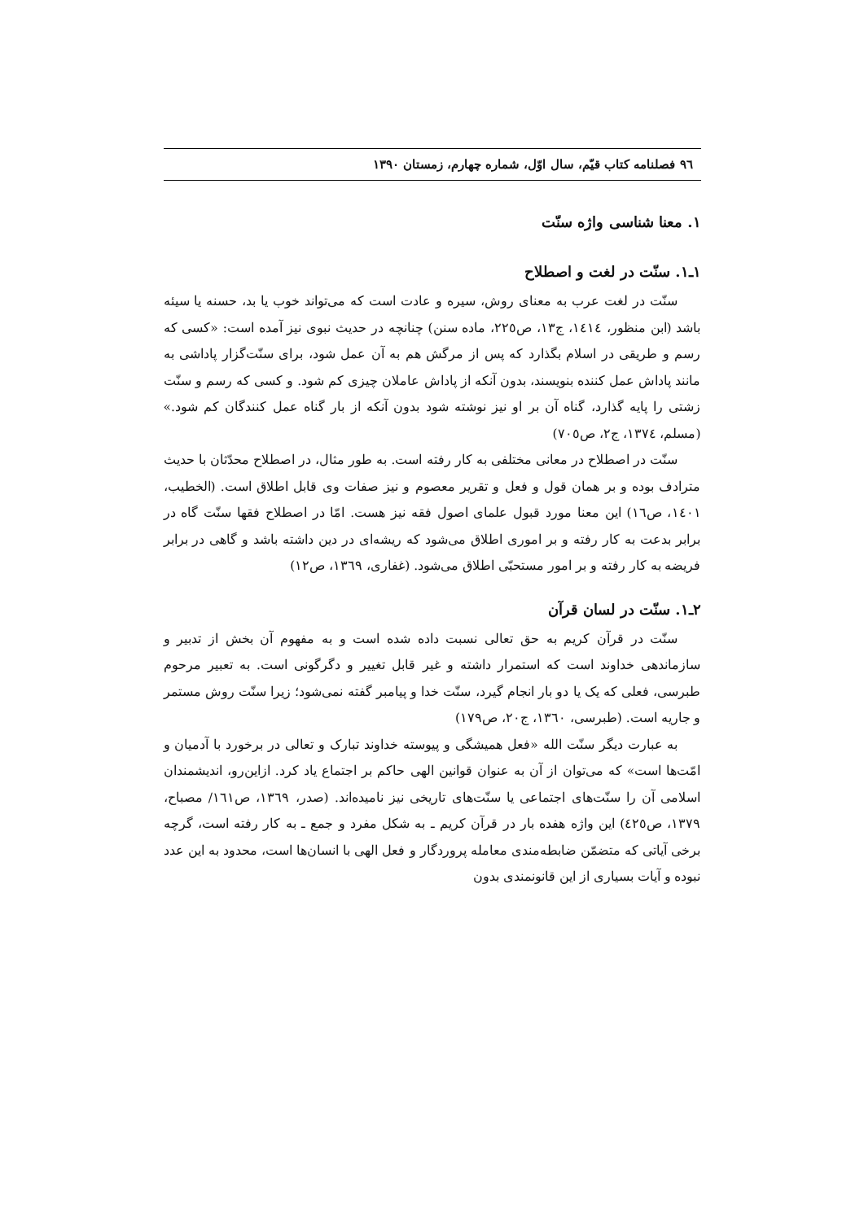۹٦ فصلنامه کتاب قیّم، سال اوّل، شماره چهارم، زمستان ۱۳۹۰
۱. معنا شناسی واژه سنّت
۱ـ۱. سنّت در لغت و اصطلاح
سنّت در لغت عرب به معنای روش، سیره و عادت است که می‌تواند خوب یا بد، حسنه یا سیئه باشد (ابن منظور، ١٤١٤، ج١٣، ص٢٢٥، ماده سنن) چنانچه در حدیث نبوی نیز آمده است: «کسی که رسم و طریقی در اسلام بگذارد که پس از مرگش هم به آن عمل شود، برای سنّت‌گزار پاداشی به مانند پاداش عمل کننده بنویسند، بدون آنکه از پاداش عاملان چیزی کم شود. و کسی که رسم و سنّت زشتی را پایه گذارد، گناه آن بر او نیز نوشته شود بدون آنکه از بار گناه عمل کنندگان کم شود.» (مسلم، ١٣٧٤، ج٢، ص٧٠٥)
سنّت در اصطلاح در معانی مختلفی به کار رفته است. به طور مثال، در اصطلاح محدّثان با حدیث مترادف بوده و بر همان قول و فعل و تقریر معصوم و نیز صفات وی قابل اطلاق است. (الخطیب، ١٤٠١، ص١٦) این معنا مورد قبول علمای اصول فقه نیز هست. امّا در اصطلاح فقها سنّت گاه در برابر بدعت به کار رفته و بر اموری اطلاق می‌شود که ریشه‌ای در دین داشته باشد و گاهی در برابر فریضه به کار رفته و بر امور مستحبّی اطلاق می‌شود. (غفاری، ١٣٦٩، ص١٢)
۲ـ۱. سنّت در لسان قرآن
سنّت در قرآن کریم به حق تعالی نسبت داده شده است و به مفهوم آن بخش از تدبیر و سازماندهی خداوند است که استمرار داشته و غیر قابل تغییر و دگرگونی است. به تعبیر مرحوم طبرسی، فعلی که یک یا دو بار انجام گیرد، سنّت خدا و پیامبر گفته نمی‌شود؛ زیرا سنّت روش مستمر و جاریه است. (طبرسی، ١٣٦٠، ج٢٠، ص١٧٩)
به عبارت دیگر سنّت الله «فعل همیشگی و پیوسته خداوند تبارک و تعالی در برخورد با آدمیان و امّت‌ها است» که می‌توان از آن به عنوان قوانین الهی حاکم بر اجتماع یاد کرد. ازاین‌رو، اندیشمندان اسلامی آن را سنّت‌های اجتماعی یا سنّت‌های تاریخی نیز نامیده‌اند. (صدر، ١٣٦٩، ص١٦١/ مصباح، ١٣٧٩، ص٤٢٥) این واژه هفده بار در قرآن کریم ـ به شکل مفرد و جمع ـ به کار رفته است، گرچه برخی آیاتی که متضمّن ضابطه‌مندی معامله پروردگار و فعل الهی با انسان‌ها است، محدود به این عدد نبوده و آیات بسیاری از این قانونمندی بدون